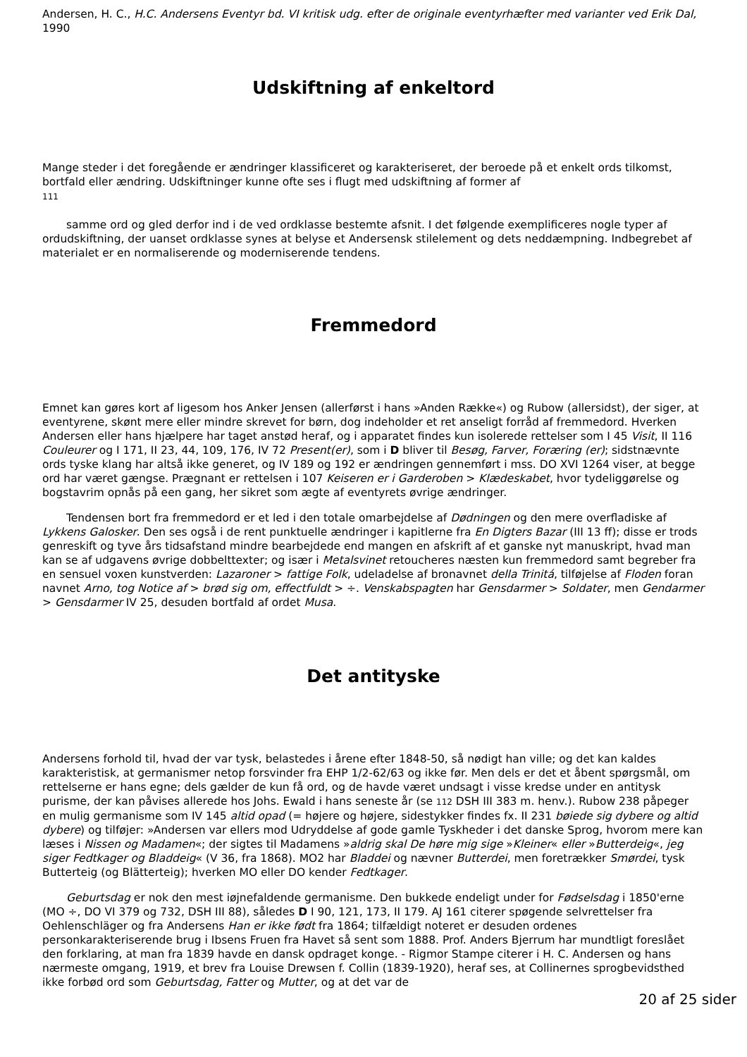Andersen, H. C., H.C. Andersens Eventyr bd. VI kritisk udg. efter de originale eventyrhæfter med varianter ved Erik Dal, 1990
Udskiftning af enkeltord
Mange steder i det foregående er ændringer klassificeret og karakteriseret, der beroede på et enkelt ords tilkomst, bortfald eller ændring. Udskiftninger kunne ofte ses i flugt med udskiftning af former af
111
samme ord og gled derfor ind i de ved ordklasse bestemte afsnit. I det følgende exemplificeres nogle typer af ordudskiftning, der uanset ordklasse synes at belyse et Andersensk stilelement og dets neddæmpning. Indbegrebet af materialet er en normaliserende og moderniserende tendens.
Fremmedord
Emnet kan gøres kort af ligesom hos Anker Jensen (allerførst i hans »Anden Række«) og Rubow (allersidst), der siger, at eventyrene, skønt mere eller mindre skrevet for børn, dog indeholder et ret anseligt forråd af fremmedord. Hverken Andersen eller hans hjælpere har taget anstød heraf, og i apparatet findes kun isolerede rettelser som I 45 Visit, II 116 Couleurer og I 171, II 23, 44, 109, 176, IV 72 Present(er), som i D bliver til Besøg, Farver, Foræring (er); sidstnævnte ords tyske klang har altså ikke generet, og IV 189 og 192 er ændringen gennemført i mss. DO XVI 1264 viser, at begge ord har været gængse. Prægnant er rettelsen i 107 Keiseren er i Garderoben > Klædeskabet, hvor tydeliggørelse og bogstavrim opnås på een gang, her sikret som ægte af eventyrets øvrige ændringer.
Tendensen bort fra fremmedord er et led i den totale omarbejdelse af Dødningen og den mere overfladiske af Lykkens Galosker. Den ses også i de rent punktuelle ændringer i kapitlerne fra En Digters Bazar (III 13 ff); disse er trods genreskift og tyve års tidsafstand mindre bearbejdede end mangen en afskrift af et ganske nyt manuskript, hvad man kan se af udgavens øvrige dobbelttexter; og især i Metalsvinet retoucheres næsten kun fremmedord samt begreber fra en sensuel voxen kunstverden: Lazaroner > fattige Folk, udeladelse af bronavnet della Trinitá, tilføjelse af Floden foran navnet Arno, tog Notice af > brød sig om, effectfuldt > ÷. Venskabspagten har Gensdarmer > Soldater, men Gendarmer > Gensdarmer IV 25, desuden bortfald af ordet Musa.
Det antityske
Andersens forhold til, hvad der var tysk, belastedes i årene efter 1848-50, så nødigt han ville; og det kan kaldes karakteristisk, at germanismer netop forsvinder fra EHP 1/2-62/63 og ikke før. Men dels er det et åbent spørgsmål, om rettelserne er hans egne; dels gælder de kun få ord, og de havde været undsagt i visse kredse under en antitysk purisme, der kan påvises allerede hos Johs. Ewald i hans seneste år (se 112 DSH III 383 m. henv.). Rubow 238 påpeger en mulig germanisme som IV 145 altid opad (= højere og højere, sidestykker findes fx. II 231 bøiede sig dybere og altid dybere) og tilføjer: »Andersen var ellers mod Udryddelse af gode gamle Tyskheder i det danske Sprog, hvorom mere kan læses i Nissen og Madamen«; der sigtes til Madamens »aldrig skal De høre mig sige »Kleiner« eller »Butterdeig«, jeg siger Fedtkager og Bladdeig« (V 36, fra 1868). MO2 har Bladdei og nævner Butterdei, men foretrækker Smørdei, tysk Butterteig (og Blätterteig); hverken MO eller DO kender Fedtkager.
Geburtsdag er nok den mest iøjnefaldende germanisme. Den bukkede endeligt under for Fødselsdag i 1850'erne (MO ÷, DO VI 379 og 732, DSH III 88), således D I 90, 121, 173, II 179. AJ 161 citerer spøgende selvrettelser fra Oehlenschläger og fra Andersens Han er ikke født fra 1864; tilfældigt noteret er desuden ordenes personkarakteriserende brug i Ibsens Fruen fra Havet så sent som 1888. Prof. Anders Bjerrum har mundtligt foreslået den forklaring, at man fra 1839 havde en dansk opdraget konge. - Rigmor Stampe citerer i H. C. Andersen og hans nærmeste omgang, 1919, et brev fra Louise Drewsen f. Collin (1839-1920), heraf ses, at Collinernes sprogbevidsthed ikke forbød ord som Geburtsdag, Fatter og Mutter, og at det var de
20 af 25 sider